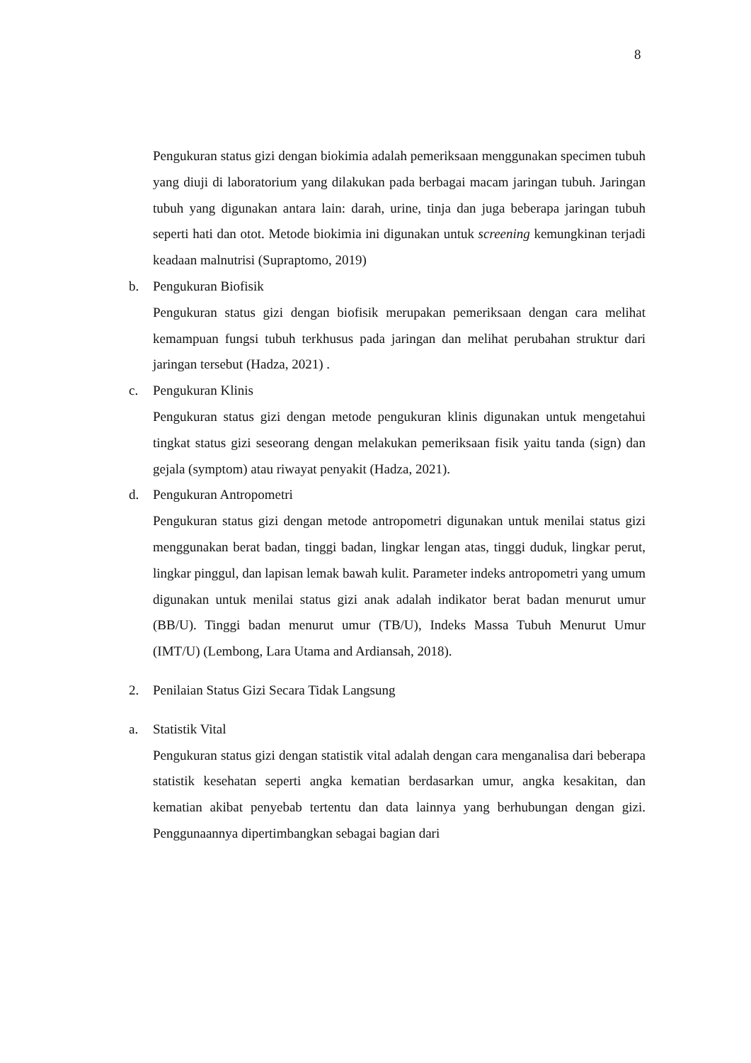8
Pengukuran status gizi dengan biokimia adalah pemeriksaan menggunakan specimen tubuh yang diuji di laboratorium yang dilakukan pada berbagai macam jaringan tubuh. Jaringan tubuh yang digunakan antara lain: darah, urine, tinja dan juga beberapa jaringan tubuh seperti hati dan otot. Metode biokimia ini digunakan untuk screening kemungkinan terjadi keadaan malnutrisi (Supraptomo, 2019)
b. Pengukuran Biofisik
Pengukuran status gizi dengan biofisik merupakan pemeriksaan dengan cara melihat kemampuan fungsi tubuh terkhusus pada jaringan dan melihat perubahan struktur dari jaringan tersebut (Hadza, 2021) .
c. Pengukuran Klinis
Pengukuran status gizi dengan metode pengukuran klinis digunakan untuk mengetahui tingkat status gizi seseorang dengan melakukan pemeriksaan fisik yaitu tanda (sign) dan gejala (symptom) atau riwayat penyakit (Hadza, 2021).
d. Pengukuran Antropometri
Pengukuran status gizi dengan metode antropometri digunakan untuk menilai status gizi menggunakan berat badan, tinggi badan, lingkar lengan atas, tinggi duduk, lingkar perut, lingkar pinggul, dan lapisan lemak bawah kulit. Parameter indeks antropometri yang umum digunakan untuk menilai status gizi anak adalah indikator berat badan menurut umur (BB/U). Tinggi badan menurut umur (TB/U), Indeks Massa Tubuh Menurut Umur (IMT/U) (Lembong, Lara Utama and Ardiansah, 2018).
2. Penilaian Status Gizi Secara Tidak Langsung
a. Statistik Vital
Pengukuran status gizi dengan statistik vital adalah dengan cara menganalisa dari beberapa statistik kesehatan seperti angka kematian berdasarkan umur, angka kesakitan, dan kematian akibat penyebab tertentu dan data lainnya yang berhubungan dengan gizi. Penggunaannya dipertimbangkan sebagai bagian dari